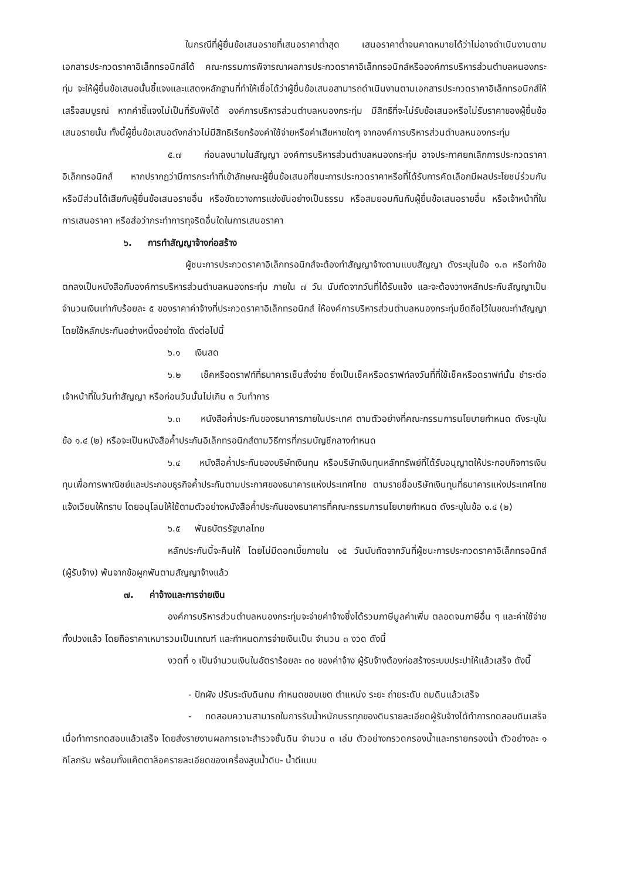ในกรณีที่ผู้ยื่นข้อเสนอรายที่เสนอราคาต่ำสุด เสนอราคาต่ำจนคาดหมายได้ว่าไม่อาจดำเนินงานตามเอกสารประกวดราคาอิเล็กทรอนิกส์ได้ คณะกรรมการพิจารณาผลการประกวดราคาอิเล็กทรอนิกส์หรือองค์การบริหารส่วนตำบลหนองกระทุ่ม จะให้ผู้ยื่นข้อเสนอนั้นชี้แจงและแสดงหลักฐานที่ทำให้เชื่อได้ว่าผู้ยื่นข้อเสนอสามารถดำเนินงานตามเอกสารประกวดราคาอิเล็กทรอนิกส์ให้เสร็จสมบูรณ์ หากคำชี้แจงไม่เป็นที่รับฟังได้ องค์การบริหารส่วนตำบลหนองกระทุ่ม มีสิทธิที่จะไม่รับข้อเสนอหรือไม่รับราคาของผู้ยื่นข้อเสนอรายนั้น ทั้งนี้ผู้ยื่นข้อเสนอดังกล่าวไม่มีสิทธิเรียกร้องค่าใช้จ่ายหรือค่าเสียหายใดๆ จากองค์การบริหารส่วนตำบลหนองกระทุ่ม
๕.๗ ก่อนลงนามในสัญญา องค์การบริหารส่วนตำบลหนองกระทุ่ม อาจประกาศยกเลิกการประกวดราคาอิเล็กทรอนิกส์ หากปรากฏว่ามีการกระทำที่เข้าลักษณะผู้ยื่นข้อเสนอที่ชนะการประกวดราคาหรือที่ได้รับการคัดเลือกมีผลประโยชน์ร่วมกัน หรือมีส่วนได้เสียกับผู้ยื่นข้อเสนอรายอื่น หรือขัดขวางการแข่งขันอย่างเป็นธรรม หรือสมยอมกันกับผู้ยื่นข้อเสนอรายอื่น หรือเจ้าหน้าที่ในการเสนอราคา หรือส่อว่ากระทำการทุจริตอื่นใดในการเสนอราคา
๖. การทำสัญญาจ้างก่อสร้าง
ผู้ชนะการประกวดราคาอิเล็กทรอนิกส์จะต้องทำสัญญาจ้างตามแบบสัญญา ดังระบุในข้อ ๑.๓ หรือทำข้อตกลงเป็นหนังสือกับองค์การบริหารส่วนตำบลหนองกระทุ่ม ภายใน ๗ วัน นับถัดจากวันที่ได้รับแจ้ง และจะต้องวางหลักประกันสัญญาเป็นจำนวนเงินเท่ากับร้อยละ ๕ ของราคาค่าจ้างที่ประกวดราคาอิเล็กทรอนิกส์ ให้องค์การบริหารส่วนตำบลหนองกระทุ่มยึดถือไว้ในขณะทำสัญญาโดยใช้หลักประกันอย่างหนึ่งอย่างใด ดังต่อไปนี้
๖.๑ เงินสด
๖.๒ เช็คหรือดราฟท์ที่ธนาคารเซ็นสั่งจ่าย ซึ่งเป็นเช็คหรือดราฟท์ลงวันที่ที่ใช้เช็คหรือดราฟท์นั้น ชำระต่อเจ้าหน้าที่ในวันทำสัญญา หรือก่อนวันนั้นไม่เกิน ๓ วันทำการ
๖.๓ หนังสือค้ำประกันของธนาคารภายในประเทศ ตามตัวอย่างที่คณะกรรมการนโยบายกำหนด ดังระบุในข้อ ๑.๔ (๒) หรือจะเป็นหนังสือค้ำประกันอิเล็กทรอนิกส์ตามวิธีการที่กรมบัญชีกลางกำหนด
๖.๔ หนังสือค้ำประกันของบริษัทเงินทุน หรือบริษัทเงินทุนหลักทรัพย์ที่ได้รับอนุญาตให้ประกอบกิจการเงินทุนเพื่อการพาณิชย์และประกอบธุรกิจค้ำประกันตามประกาศของธนาคารแห่งประเทศไทย ตามรายชื่อบริษัทเงินทุนที่ธนาคารแห่งประเทศไทยแจ้งเวียนให้ทราบ โดยอนุโลมให้ใช้ตามตัวอย่างหนังสือค้ำประกันของธนาคารที่คณะกรรมการนโยบายกำหนด ดังระบุในข้อ ๑.๔ (๒)
๖.๕ พันธบัตรรัฐบาลไทย
หลักประกันนี้จะคืนให้ โดยไม่มีดอกเบี้ยภายใน ๑๕ วันนับถัดจากวันที่ผู้ชนะการประกวดราคาอิเล็กทรอนิกส์ (ผู้รับจ้าง) พ้นจากข้อผูกพันตามสัญญาจ้างแล้ว
๗. ค่าจ้างและการจ่ายเงิน
องค์การบริหารส่วนตำบลหนองกระทุ่มจะจ่ายค่าจ้างซึ่งได้รวมภาษีมูลค่าเพิ่ม ตลอดจนภาษีอื่น ๆ และค่าใช้จ่ายทั้งปวงแล้ว โดยถือราคาเหมารวมเป็นเกณฑ์ และกำหนดการจ่ายเงินเป็น จำนวน ๓ งวด ดังนี้
งวดที่ ๑ เป็นจำนวนเงินในอัตราร้อยละ ๓๐ ของค่าจ้าง ผู้รับจ้างต้องก่อสร้างระบบประปาให้แล้วเสร็จ ดังนี้
- ปักผัง ปรับระดับดินถม กำหนดขอบเขต ตำแหน่ง ระยะ ถ่ายระดับ ถมดินแล้วเสร็จ
- ทดสอบความสามารถในการรับน้ำหนักบรรทุกของดินรายละเอียดผู้รับจ้างได้ทำการทดสอบดินเสร็จ เมื่อทำการทดสอบแล้วเสร็จ โดยส่งรายงานผลการเจาะสำรวจชั้นดิน จำนวน ๓ เล่ม ตัวอย่างกรวดกรองน้ำและทรายกรองน้ำ ตัวอย่างละ ๑ กิโลกรัม พร้อมทั้งแค๊ตตาล็อครายละเอียดของเครื่องสูบน้ำดิบ- น้ำดีแบบ